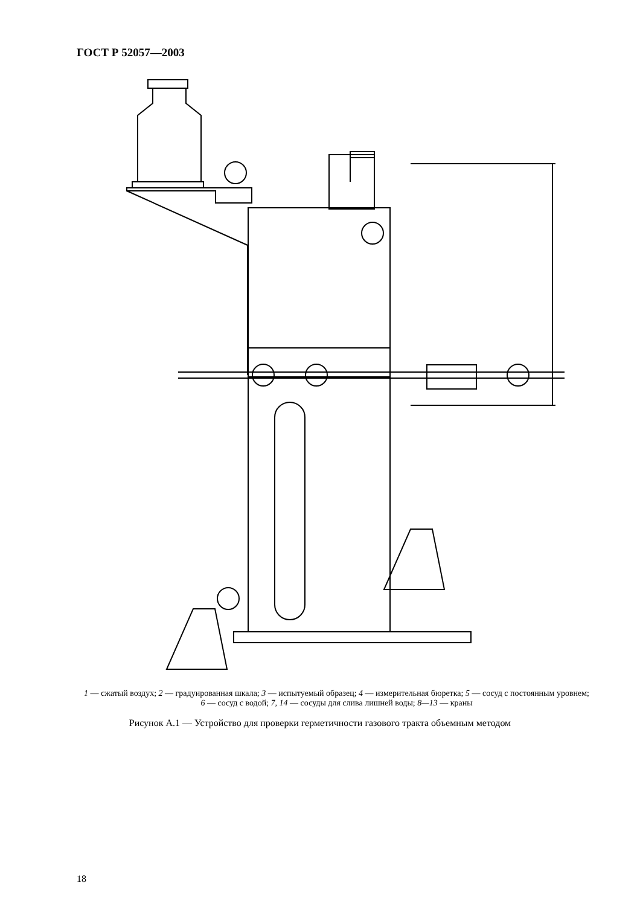ГОСТ Р 52057—2003
1 — сжатый воздух; 2 — градуированная шкала; 3 — испытуемый образец; 4 — измерительная бюретка; 5 — сосуд с постоянным уровнем; 6 — сосуд с водой; 7, 14 — сосуды для слива лишней воды; 8—13 — краны
Рисунок А.1 — Устройство для проверки герметичности газового тракта объемным методом
18